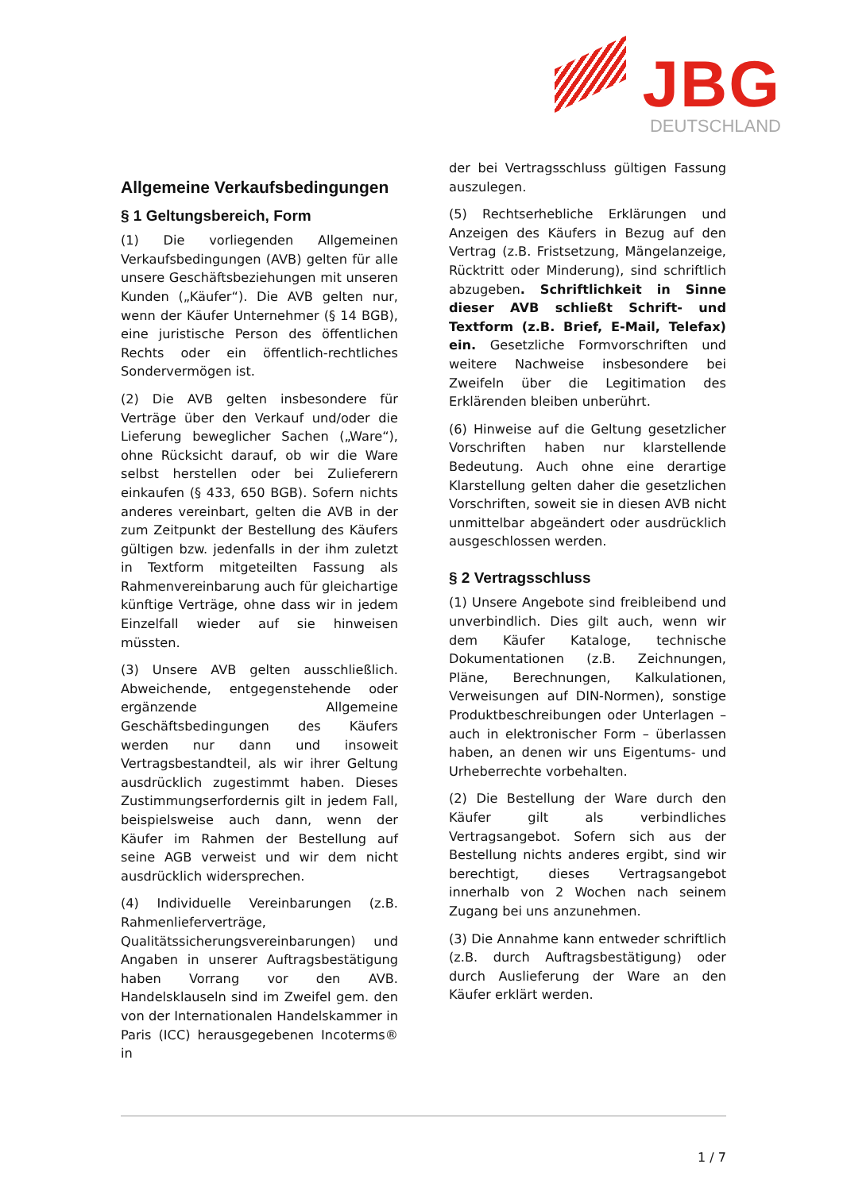JBG
DEUTSCHLAND
Allgemeine Verkaufsbedingungen
§ 1 Geltungsbereich, Form
(1) Die vorliegenden Allgemeinen Verkaufsbedingungen (AVB) gelten für alle unsere Geschäftsbeziehungen mit unseren Kunden („Käufer“). Die AVB gelten nur, wenn der Käufer Unternehmer (§ 14 BGB), eine juristische Person des öffentlichen Rechts oder ein öffentlich-rechtliches Sondervermögen ist.
(2) Die AVB gelten insbesondere für Verträge über den Verkauf und/oder die Lieferung beweglicher Sachen („Ware“), ohne Rücksicht darauf, ob wir die Ware selbst herstellen oder bei Zulieferern einkaufen (§ 433, 650 BGB). Sofern nichts anderes vereinbart, gelten die AVB in der zum Zeitpunkt der Bestellung des Käufers gültigen bzw. jedenfalls in der ihm zuletzt in Textform mitgeteilten Fassung als Rahmenvereinbarung auch für gleichartige künftige Verträge, ohne dass wir in jedem Einzelfall wieder auf sie hinweisen müssten.
(3) Unsere AVB gelten ausschließlich. Abweichende, entgegenstehende oder ergänzende Allgemeine Geschäftsbedingungen des Käufers werden nur dann und insoweit Vertragsbestandteil, als wir ihrer Geltung ausdrücklich zugestimmt haben. Dieses Zustimmungserfordernis gilt in jedem Fall, beispielsweise auch dann, wenn der Käufer im Rahmen der Bestellung auf seine AGB verweist und wir dem nicht ausdrücklich widersprechen.
(4) Individuelle Vereinbarungen (z.B. Rahmenlieferverträge, Qualitätssicherungsvereinbarungen) und Angaben in unserer Auftragsbestätigung haben Vorrang vor den AVB. Handelsklauseln sind im Zweifel gem. den von der Internationalen Handelskammer in Paris (ICC) herausgegebenen Incoterms® in
der bei Vertragsschluss gültigen Fassung auszulegen.
(5) Rechtserhebliche Erklärungen und Anzeigen des Käufers in Bezug auf den Vertrag (z.B. Fristsetzung, Mängelanzeige, Rücktritt oder Minderung), sind schriftlich abzugeben. Schriftlichkeit in Sinne dieser AVB schließt Schrift- und Textform (z.B. Brief, E-Mail, Telefax) ein. Gesetzliche Formvorschriften und weitere Nachweise insbesondere bei Zweifeln über die Legitimation des Erklärenden bleiben unberührt.
(6) Hinweise auf die Geltung gesetzlicher Vorschriften haben nur klarstellende Bedeutung. Auch ohne eine derartige Klarstellung gelten daher die gesetzlichen Vorschriften, soweit sie in diesen AVB nicht unmittelbar abgeändert oder ausdrücklich ausgeschlossen werden.
§ 2 Vertragsschluss
(1) Unsere Angebote sind freibleibend und unverbindlich. Dies gilt auch, wenn wir dem Käufer Kataloge, technische Dokumentationen (z.B. Zeichnungen, Pläne, Berechnungen, Kalkulationen, Verweisungen auf DIN-Normen), sonstige Produktbeschreibungen oder Unterlagen – auch in elektronischer Form – überlassen haben, an denen wir uns Eigentums- und Urheberrechte vorbehalten.
(2) Die Bestellung der Ware durch den Käufer gilt als verbindliches Vertragsangebot. Sofern sich aus der Bestellung nichts anderes ergibt, sind wir berechtigt, dieses Vertragsangebot innerhalb von 2 Wochen nach seinem Zugang bei uns anzunehmen.
(3) Die Annahme kann entweder schriftlich (z.B. durch Auftragsbestätigung) oder durch Auslieferung der Ware an den Käufer erklärt werden.
1 / 7